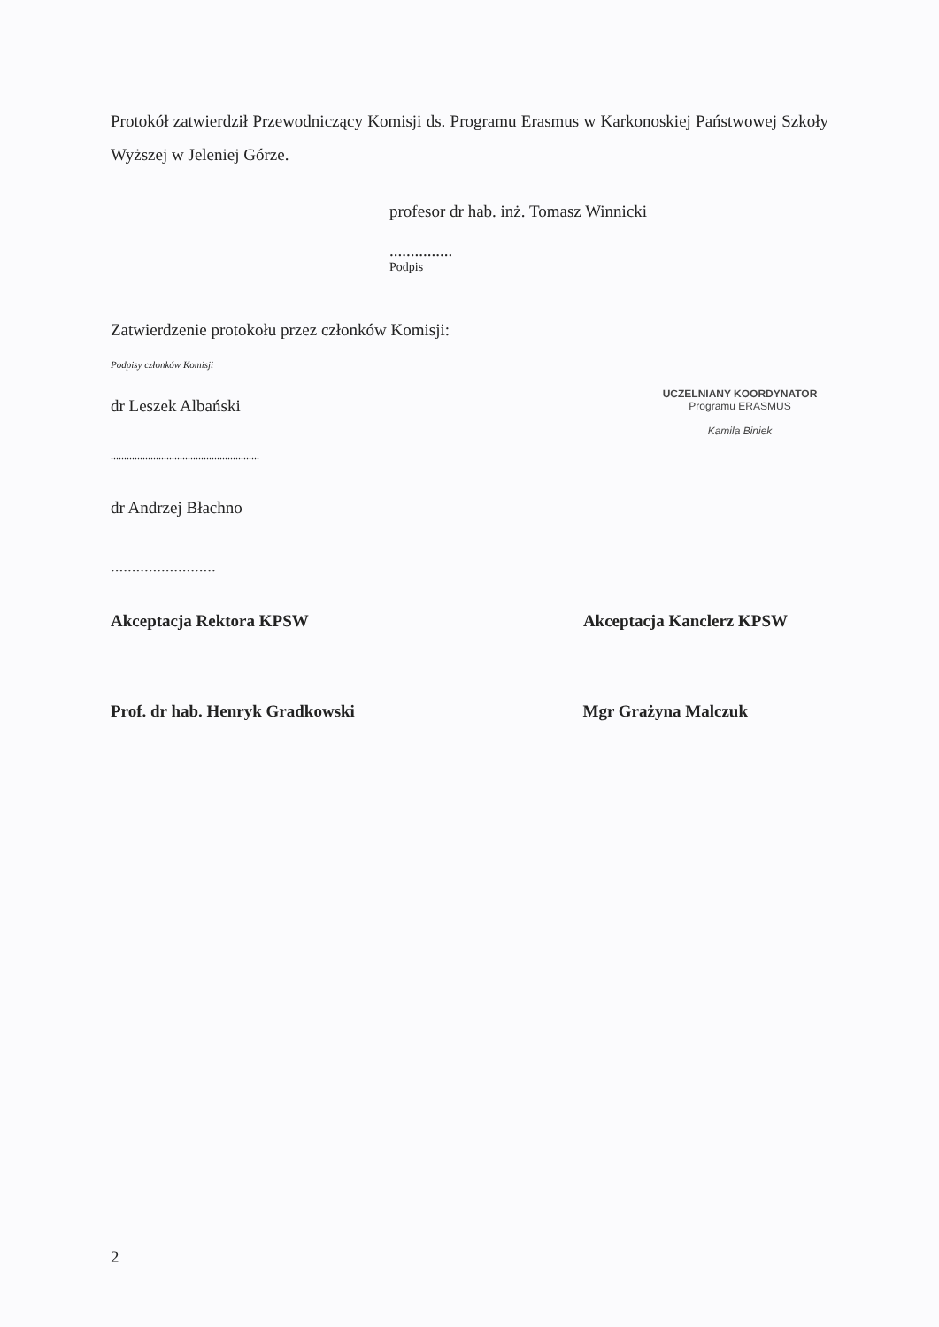Protokół zatwierdził Przewodniczący Komisji ds. Programu Erasmus w Karkonoskiej Państwowej Szkoły Wyższej w Jeleniej Górze.
profesor dr hab. inż. Tomasz Winnicki
...............
Podpis
Zatwierdzenie protokołu przez członków Komisji:
Podpisy członków Komisji
dr Leszek Albański
........................................................
dr Andrzej Błachno
.........................
UCZELNIANY KOORDYNATOR
Programu ERASMUS
Kamila Biniek
Akceptacja Rektora KPSW Akceptacja Kanclerz KPSW
Prof. dr hab. Henryk Gradkowski
Mgr Grażyna Malczuk
2